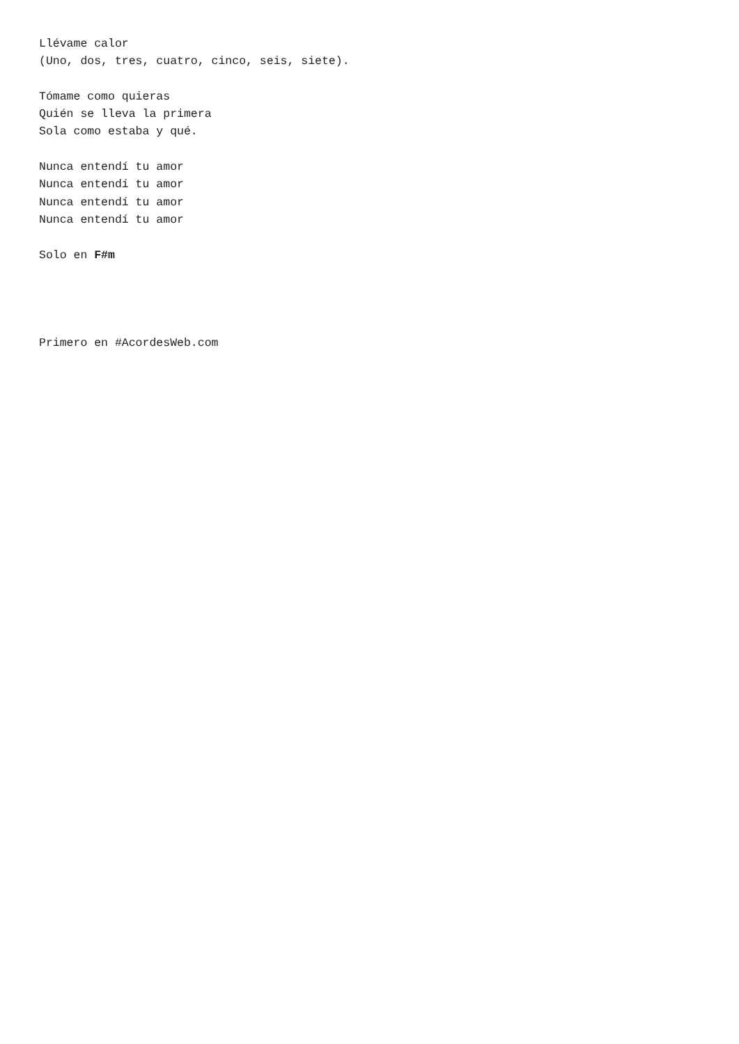Llévame calor
(Uno, dos, tres, cuatro, cinco, seis, siete).

Tómame como quieras
Quién se lleva la primera
Sola como estaba y qué.

Nunca entendí tu amor
Nunca entendí tu amor
Nunca entendí tu amor
Nunca entendí tu amor

Solo en F#m




Primero en #AcordesWeb.com